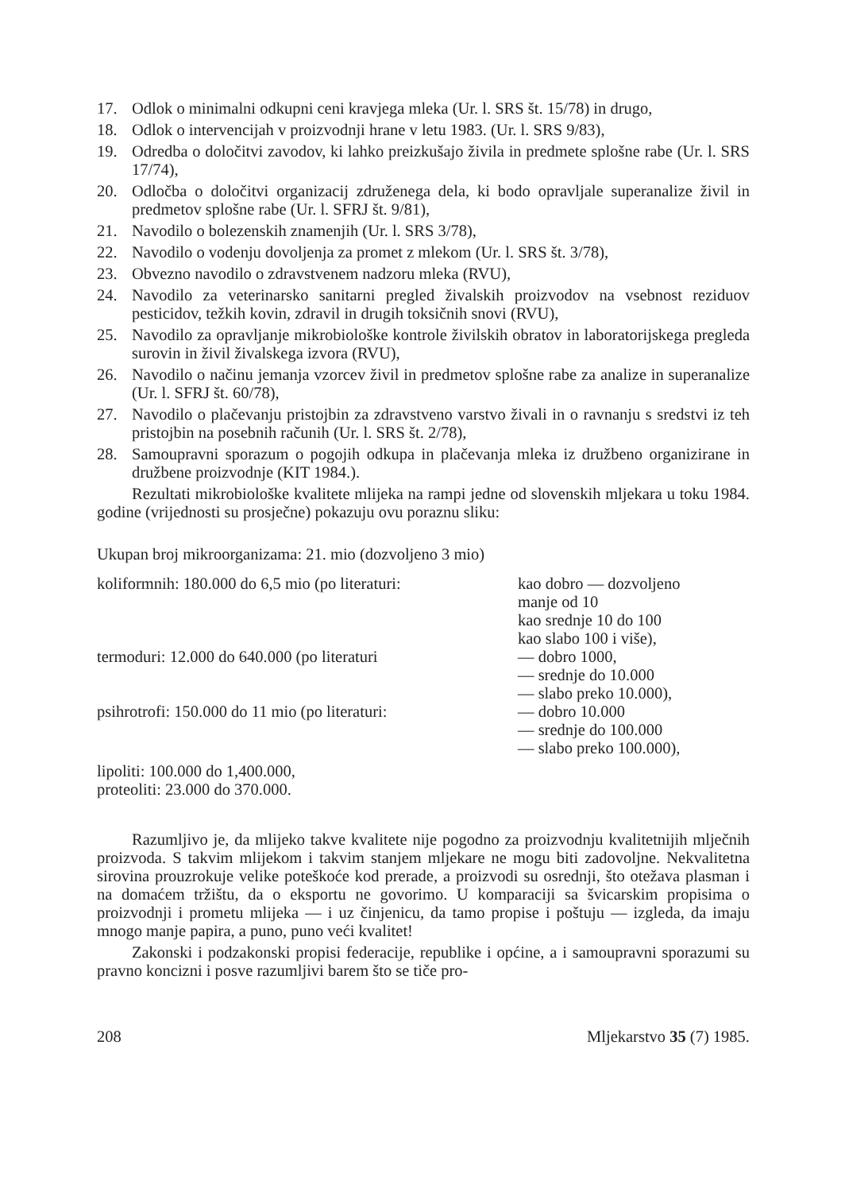17. Odlok o minimalni odkupni ceni kravjega mleka (Ur. l. SRS št. 15/78) in drugo,
18. Odlok o intervencijah v proizvodnji hrane v letu 1983. (Ur. l. SRS 9/83),
19. Odredba o določitvi zavodov, ki lahko preizkušajo živila in predmete splošne rabe (Ur. l. SRS 17/74),
20. Odločba o določitvi organizacij združenega dela, ki bodo opravljale superanalize živil in predmetov splošne rabe (Ur. l. SFRJ št. 9/81),
21. Navodilo o bolezenskih znamenjih (Ur. l. SRS 3/78),
22. Navodilo o vodenju dovoljenja za promet z mlekom (Ur. l. SRS št. 3/78),
23. Obvezno navodilo o zdravstvenem nadzoru mleka (RVU),
24. Navodilo za veterinarsko sanitarni pregled živalskih proizvodov na vsebnost reziduov pesticidov, težkih kovin, zdravil in drugih toksičnih snovi (RVU),
25. Navodilo za opravljanje mikrobiološke kontrole živilskih obratov in laboratorijskega pregleda surovin in živil živalskega izvora (RVU),
26. Navodilo o načinu jemanja vzorcev živil in predmetov splošne rabe za analize in superanalize (Ur. l. SFRJ št. 60/78),
27. Navodilo o plačevanju pristojbin za zdravstveno varstvo živali in o ravnanju s sredstvi iz teh pristojbin na posebnih računih (Ur. l. SRS št. 2/78),
28. Samoupravni sporazum o pogojih odkupa in plačevanja mleka iz družbeno organizirane in družbene proizvodnje (KIT 1984.).
Rezultati mikrobiološke kvalitete mlijeka na rampi jedne od slovenskih mljekara u toku 1984. godine (vrijednosti su prosječne) pokazuju ovu poraznu sliku:
Ukupan broj mikroorganizama: 21. mio (dozvoljeno 3 mio)
koliformnih: 180.000 do 6,5 mio (po literaturi:
kao dobro — dozvoljeno
manje od 10
kao srednje 10 do 100
kao slabo 100 i više),
termoduri: 12.000 do 640.000 (po literaturi — dobro 1000,
— srednje do 10.000
— slabo preko 10.000),
psihrotrofi: 150.000 do 11 mio (po literaturi:
— dobro 10.000
— srednje do 100.000
— slabo preko 100.000),
lipoliti: 100.000 do 1,400.000,
proteoliti: 23.000 do 370.000.
Razumljivo je, da mlijeko takve kvalitete nije pogodno za proizvodnju kvalitetnijih mlječnih proizvoda. S takvim mlijekom i takvim stanjem mljekare ne mogu biti zadovoljne. Nekvalitetna sirovina prouzrokuje velike poteškoće kod prerade, a proizvodi su osrednji, što otežava plasman i na domaćem tržištu, da o eksportu ne govorimo. U komparaciji sa švicarskim propisima o proizvodnji i prometu mlijeka — i uz činjenicu, da tamo propise i poštuju — izgleda, da imaju mnogo manje papira, a puno, puno veći kvalitet!
Zakonski i podzakonski propisi federacije, republike i općine, a i samoupravni sporazumi su pravno koncizni i posve razumljivi barem što se tiče pro-
208 Mljekarstvo 35 (7) 1985.